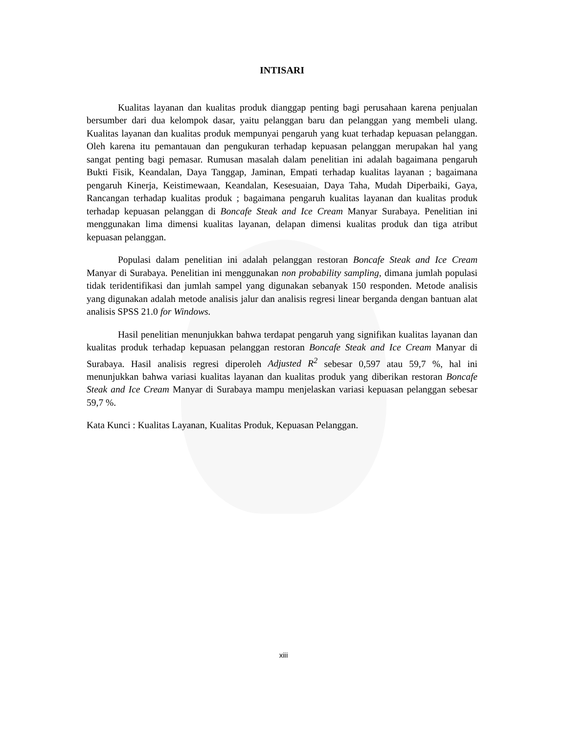INTISARI
Kualitas layanan dan kualitas produk dianggap penting bagi perusahaan karena penjualan bersumber dari dua kelompok dasar, yaitu pelanggan baru dan pelanggan yang membeli ulang. Kualitas layanan dan kualitas produk mempunyai pengaruh yang kuat terhadap kepuasan pelanggan. Oleh karena itu pemantauan dan pengukuran terhadap kepuasan pelanggan merupakan hal yang sangat penting bagi pemasar. Rumusan masalah dalam penelitian ini adalah bagaimana pengaruh Bukti Fisik, Keandalan, Daya Tanggap, Jaminan, Empati terhadap kualitas layanan ; bagaimana pengaruh Kinerja, Keistimewaan, Keandalan, Kesesuaian, Daya Taha, Mudah Diperbaiki, Gaya, Rancangan terhadap kualitas produk ; bagaimana pengaruh kualitas layanan dan kualitas produk terhadap kepuasan pelanggan di Boncafe Steak and Ice Cream Manyar Surabaya. Penelitian ini menggunakan lima dimensi kualitas layanan, delapan dimensi kualitas produk dan tiga atribut kepuasan pelanggan.
Populasi dalam penelitian ini adalah pelanggan restoran Boncafe Steak and Ice Cream Manyar di Surabaya. Penelitian ini menggunakan non probability sampling, dimana jumlah populasi tidak teridentifikasi dan jumlah sampel yang digunakan sebanyak 150 responden. Metode analisis yang digunakan adalah metode analisis jalur dan analisis regresi linear berganda dengan bantuan alat analisis SPSS 21.0 for Windows.
Hasil penelitian menunjukkan bahwa terdapat pengaruh yang signifikan kualitas layanan dan kualitas produk terhadap kepuasan pelanggan restoran Boncafe Steak and Ice Cream Manyar di Surabaya. Hasil analisis regresi diperoleh Adjusted R<sup>2</sup> sebesar 0,597 atau 59,7 %, hal ini menunjukkan bahwa variasi kualitas layanan dan kualitas produk yang diberikan restoran Boncafe Steak and Ice Cream Manyar di Surabaya mampu menjelaskan variasi kepuasan pelanggan sebesar 59,7 %.
Kata Kunci : Kualitas Layanan, Kualitas Produk, Kepuasan Pelanggan.
xiii